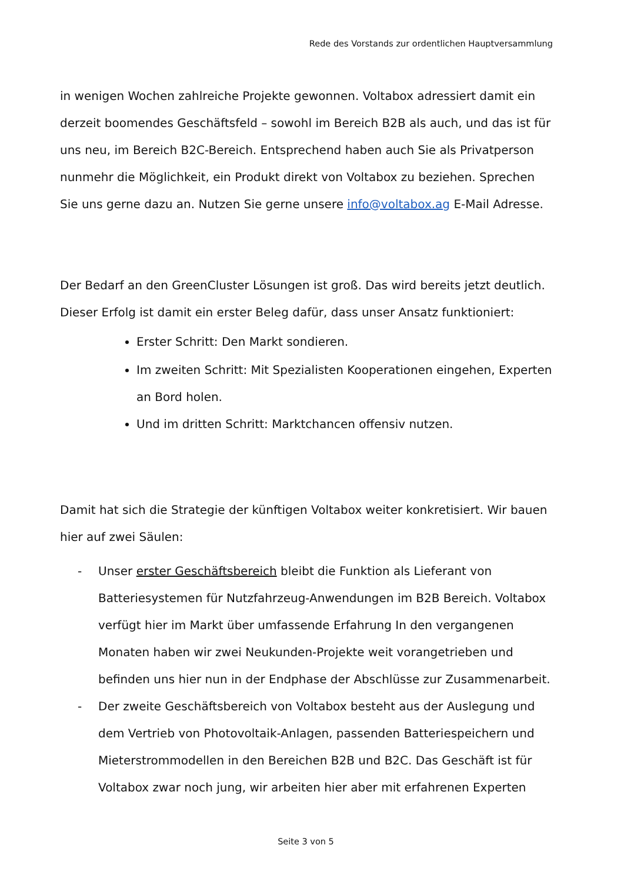Rede des Vorstands zur ordentlichen Hauptversammlung
in wenigen Wochen zahlreiche Projekte gewonnen. Voltabox adressiert damit ein derzeit boomendes Geschäftsfeld – sowohl im Bereich B2B als auch, und das ist für uns neu, im Bereich B2C-Bereich. Entsprechend haben auch Sie als Privatperson nunmehr die Möglichkeit, ein Produkt direkt von Voltabox zu beziehen. Sprechen Sie uns gerne dazu an. Nutzen Sie gerne unsere info@voltabox.ag E-Mail Adresse.
Der Bedarf an den GreenCluster Lösungen ist groß. Das wird bereits jetzt deutlich. Dieser Erfolg ist damit ein erster Beleg dafür, dass unser Ansatz funktioniert:
Erster Schritt: Den Markt sondieren.
Im zweiten Schritt: Mit Spezialisten Kooperationen eingehen, Experten an Bord holen.
Und im dritten Schritt: Marktchancen offensiv nutzen.
Damit hat sich die Strategie der künftigen Voltabox weiter konkretisiert. Wir bauen hier auf zwei Säulen:
- Unser erster Geschäftsbereich bleibt die Funktion als Lieferant von Batteriesystemen für Nutzfahrzeug-Anwendungen im B2B Bereich. Voltabox verfügt hier im Markt über umfassende Erfahrung In den vergangenen Monaten haben wir zwei Neukunden-Projekte weit vorangetrieben und befinden uns hier nun in der Endphase der Abschlüsse zur Zusammenarbeit.
- Der zweite Geschäftsbereich von Voltabox besteht aus der Auslegung und dem Vertrieb von Photovoltaik-Anlagen, passenden Batteriespeichern und Mieterstrommodellen in den Bereichen B2B und B2C. Das Geschäft ist für Voltabox zwar noch jung, wir arbeiten hier aber mit erfahrenen Experten
Seite 3 von 5